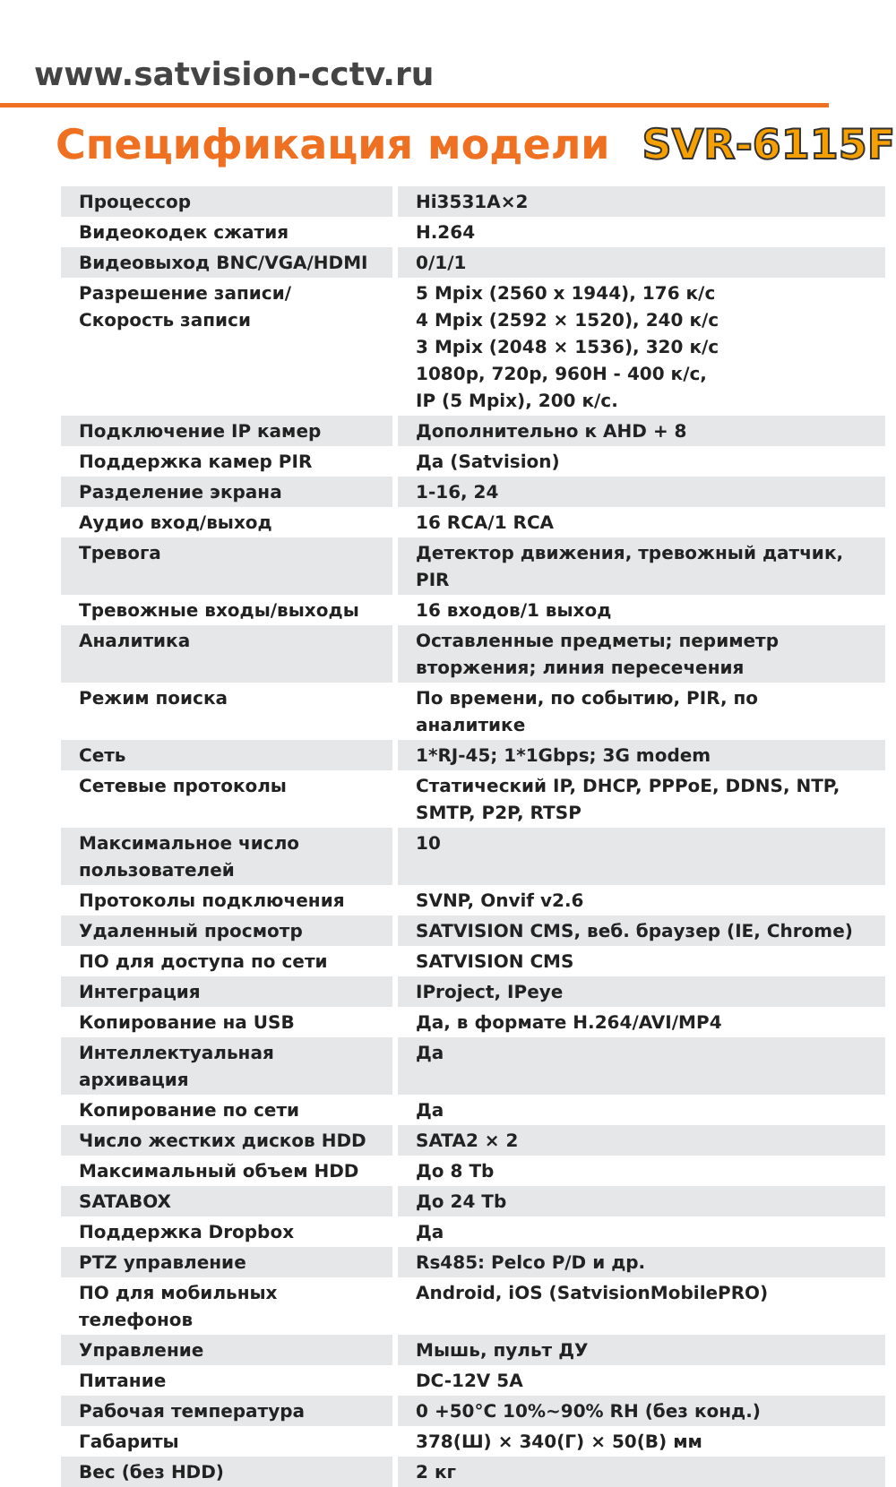www.satvision-cctv.ru
Спецификация модели SVR-6115F
| Процессор | Hi3531A×2 |
| Видеокодек сжатия | H.264 |
| Видеовыход BNC/VGA/HDMI | 0/1/1 |
| Разрешение записи/ Скорость записи | 5 Mpix (2560 x 1944), 176 к/с 4 Mpix (2592 × 1520), 240 к/с 3 Mpix (2048 × 1536), 320 к/с 1080p, 720p, 960H - 400 к/с, IP (5 Mpix), 200 к/с. |
| Подключение IP камер | Дополнительно к AHD + 8 |
| Поддержка камер PIR | Да (Satvision) |
| Разделение экрана | 1-16, 24 |
| Аудио вход/выход | 16 RCA/1 RCA |
| Тревога | Детектор движения, тревожный датчик, PIR |
| Тревожные входы/выходы | 16 входов/1 выход |
| Аналитика | Оставленные предметы; периметр вторжения; линия пересечения |
| Режим поиска | По времени, по событию, PIR, по аналитике |
| Сеть | 1*RJ-45; 1*1Gbps; 3G modem |
| Сетевые протоколы | Статический IP, DHCP, PPPoE, DDNS, NTP, SMTP, P2P, RTSP |
| Максимальное число пользователей | 10 |
| Протоколы подключения | SVNP, Onvif v2.6 |
| Удаленный просмотр | SATVISION CMS, веб. браузер (IE, Chrome) |
| ПО для доступа по сети | SATVISION CMS |
| Интеграция | IProject, IPeye |
| Копирование на USB | Да, в формате H.264/AVI/MP4 |
| Интеллектуальная архивация | Да |
| Копирование по сети | Да |
| Число жестких дисков HDD | SATA2 × 2 |
| Максимальный объем HDD | До 8 Tb |
| SATABOX | До 24 Tb |
| Поддержка Dropbox | Да |
| PTZ управление | Rs485: Pelco P/D и др. |
| ПО для мобильных телефонов | Android, iOS (SatvisionMobilePRO) |
| Управление | Мышь, пульт ДУ |
| Питание | DC-12V 5A |
| Рабочая температура | 0 +50°C 10%~90% RH (без конд.) |
| Габариты | 378(Ш) × 340(Г) × 50(В) мм |
| Вес (без HDD) | 2 кг |